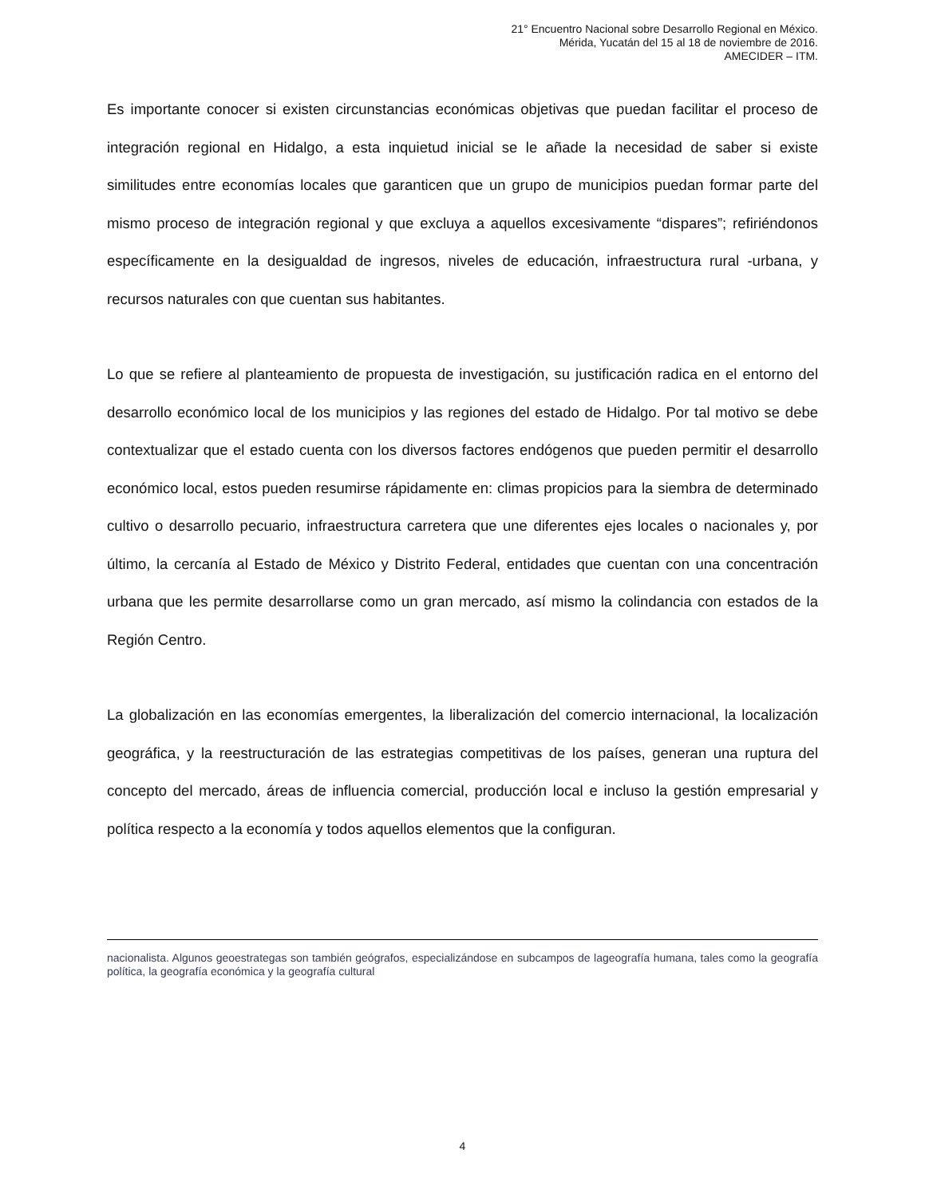21° Encuentro Nacional sobre Desarrollo Regional en México.
Mérida, Yucatán del 15 al 18 de noviembre de 2016.
AMECIDER – ITM.
Es importante conocer si existen circunstancias económicas objetivas que puedan facilitar el proceso de integración regional en Hidalgo, a esta inquietud inicial se le añade la necesidad de saber si existe similitudes entre economías locales que garanticen que un grupo de municipios puedan formar parte del mismo proceso de integración regional y que excluya a aquellos excesivamente “dispares”; refiriéndonos específicamente en la desigualdad de ingresos, niveles de educación, infraestructura rural -urbana, y recursos naturales con que cuentan sus habitantes.
Lo que se refiere al planteamiento de propuesta de investigación, su justificación radica en el entorno del desarrollo económico local de los municipios y las regiones del estado de Hidalgo. Por tal motivo se debe contextualizar que el estado cuenta con los diversos factores endógenos que pueden permitir el desarrollo económico local, estos pueden resumirse rápidamente en: climas propicios para la siembra de determinado cultivo o desarrollo pecuario, infraestructura carretera que une diferentes ejes locales o nacionales y, por último, la cercanía al Estado de México y Distrito Federal, entidades que cuentan con una concentración urbana que les permite desarrollarse como un gran mercado, así mismo la colindancia con estados de la Región Centro.
La globalización en las economías emergentes, la liberalización del comercio internacional, la localización geográfica, y la reestructuración de las estrategias competitivas de los países, generan una ruptura del concepto del mercado, áreas de influencia comercial, producción local e incluso la gestión empresarial y política respecto a la economía y todos aquellos elementos que la configuran.
nacionalista. Algunos geoestrategas son también geógrafos, especializándose en subcampos de lageografía humana, tales como la geografía política, la geografía económica y la geografía cultural
4